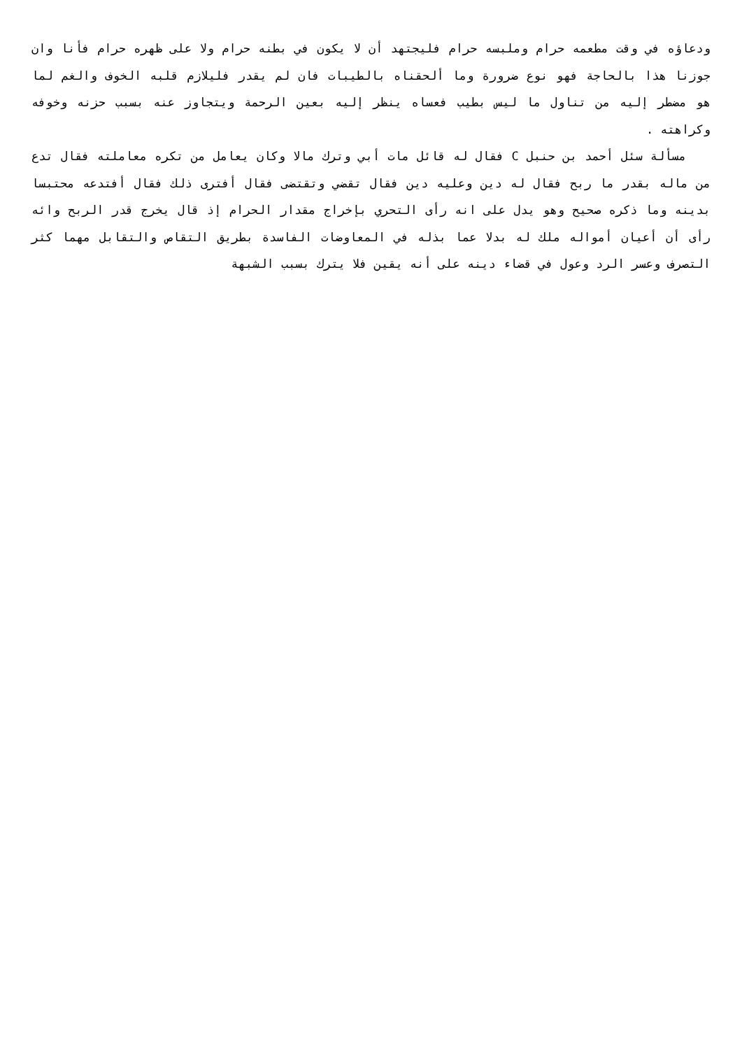ودعاؤه في وقت مطعمه حرام وملبسه حرام فليجتهد أن لا يكون في بطنه حرام ولا على ظهره حرام فأنا وان جوزنا هذا بالحاجة فهو نوع ضرورة وما ألحقناه بالطيبات فان لم يقدر فليلازم قلبه الخوف والغم لما هو مضطر إليه من تناول ما ليس بطيب فعساه ينظر إليه بعين الرحمة ويتجاوز عنه بسبب حزنه وخوفه وكراهته .
مسألة سئل أحمد بن حنبل C فقال له قائل مات أبي وترك مالا وكان يعامل من تكره معاملته فقال تدع من ماله بقدر ما ربح فقال له دين وعليه دين فقال تقضي وتقتضى فقال أفترى ذلك فقال أفتدعه محتبسا بدينه وما ذكره صحيح وهو يدل على انه رأى التحري بإخراج مقدار الحرام إذ قال يخرج قدر الربح وائه رأى أن أعيان أمواله ملك له بدلا عما بذله في المعاوضات الفاسدة بطريق التقاص والتقابل مهما كثر التصرف وعسر الرد وعول في قضاء دينه على أنه يقين فلا يترك بسبب الشبهة